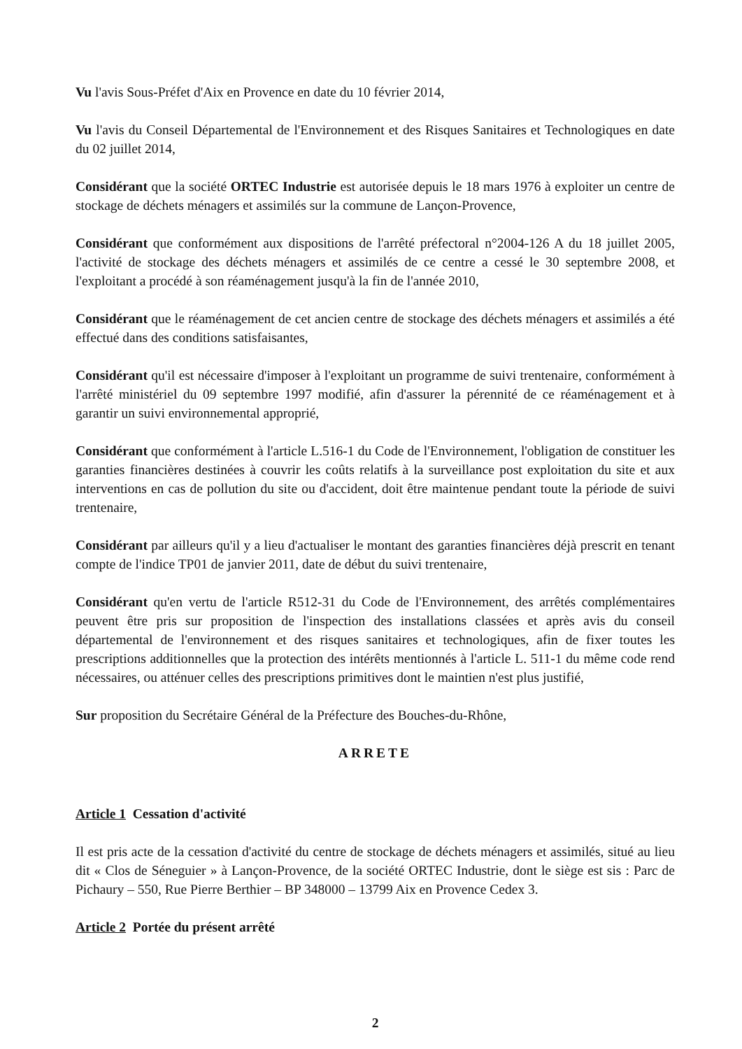Vu l'avis Sous-Préfet d'Aix en Provence en date du 10 février 2014,
Vu l'avis du Conseil Départemental de l'Environnement et des Risques Sanitaires et Technologiques en date du 02 juillet 2014,
Considérant que la société ORTEC Industrie est autorisée depuis le 18 mars 1976 à exploiter un centre de stockage de déchets ménagers et assimilés sur la commune de Lançon-Provence,
Considérant que conformément aux dispositions de l'arrêté préfectoral n°2004-126 A du 18 juillet 2005, l'activité de stockage des déchets ménagers et assimilés de ce centre a cessé le 30 septembre 2008, et l'exploitant a procédé à son réaménagement jusqu'à la fin de l'année 2010,
Considérant que le réaménagement de cet ancien centre de stockage des déchets ménagers et assimilés a été effectué dans des conditions satisfaisantes,
Considérant qu'il est nécessaire d'imposer à l'exploitant un programme de suivi trentenaire, conformément à l'arrêté ministériel du 09 septembre 1997 modifié, afin d'assurer la pérennité de ce réaménagement et à garantir un suivi environnemental approprié,
Considérant que conformément à l'article L.516-1 du Code de l'Environnement, l'obligation de constituer les garanties financières destinées à couvrir les coûts relatifs à la surveillance post exploitation du site et aux interventions en cas de pollution du site ou d'accident, doit être maintenue pendant toute la période de suivi trentenaire,
Considérant par ailleurs qu'il y a lieu d'actualiser le montant des garanties financières déjà prescrit en tenant compte de l'indice TP01 de janvier 2011, date de début du suivi trentenaire,
Considérant qu'en vertu de l'article R512-31 du Code de l'Environnement, des arrêtés complémentaires peuvent être pris sur proposition de l'inspection des installations classées et après avis du conseil départemental de l'environnement et des risques sanitaires et technologiques, afin de fixer toutes les prescriptions additionnelles que la protection des intérêts mentionnés à l'article L. 511-1 du même code rend nécessaires, ou atténuer celles des prescriptions primitives dont le maintien n'est plus justifié,
Sur proposition du Secrétaire Général de la Préfecture des Bouches-du-Rhône,
ARRETE
Article 1 Cessation d'activité
Il est pris acte de la cessation d'activité du centre de stockage de déchets ménagers et assimilés, situé au lieu dit « Clos de Séneguier » à Lançon-Provence, de la société ORTEC Industrie, dont le siège est sis : Parc de Pichaury – 550, Rue Pierre Berthier – BP 348000 – 13799 Aix en Provence Cedex 3.
Article 2 Portée du présent arrêté
2